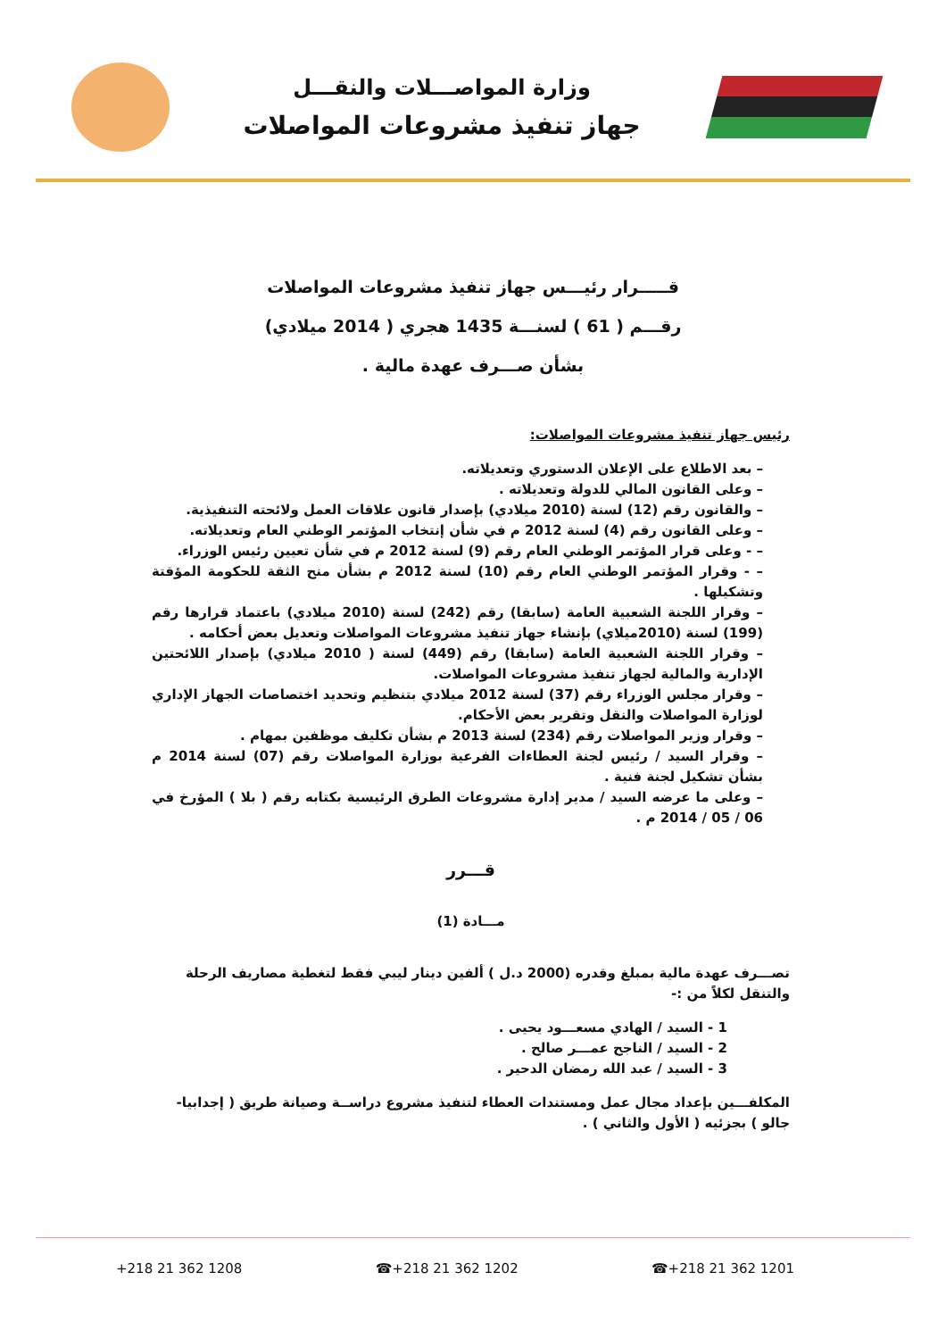وزارة المواصـــلات والنقـــل
جهاز تنفيذ مشروعات المواصلات
قـــــرار رئيـــس جهاز تنفيذ مشروعات المواصلات
رقـــم ( 61 ) لسنـــة 1435 هجري ( 2014 ميلادي)
بشأن صـــرف عهدة مالية .
رئيس جهاز تنفيذ مشروعات المواصلات:
– بعد الاطلاع على الإعلان الدستوري وتعديلاته.
– وعلى القانون المالي للدولة وتعديلاته .
– والقانون رقم (12) لسنة (2010 ميلادي) بإصدار قانون علاقات العمل ولائحته التنفيذية.
– وعلى القانون رقم (4) لسنة 2012 م في شأن إنتخاب المؤتمر الوطني العام وتعديلاته.
– - وعلى قرار المؤتمر الوطني العام رقم (9) لسنة 2012 م في شأن تعيين رئيس الوزراء.
– - وقرار المؤتمر الوطني العام رقم (10) لسنة 2012 م بشأن منح الثقة للحكومة المؤقتة وتشكيلها .
– وقرار اللجنة الشعبية العامة (سابقا) رقم (242) لسنة (2010 ميلادي) باعتماد قرارها رقم (199) لسنة (2010ميلاي) بإنشاء جهاز تنفيذ مشروعات المواصلات وتعديل بعض أحكامه .
– وقرار اللجنة الشعبية العامة (سابقا) رقم (449) لسنة ( 2010 ميلادي) بإصدار اللائحتين الإدارية والمالية لجهاز تنفيذ مشروعات المواصلات.
– وقرار مجلس الوزراء رقم (37) لسنة 2012 ميلادي بتنظيم وتحديد اختصاصات الجهاز الإداري لوزارة المواصلات والنقل وتقرير بعض الأحكام.
– وقرار وزير المواصلات رقم (234) لسنة 2013 م بشأن تكليف موظفين بمهام .
– وقرار السيد / رئيس لجنة العطاءات الفرعية بوزارة المواصلات رقم (07) لسنة 2014 م بشأن تشكيل لجنة فنية .
– وعلى ما عرضه السيد / مدير إدارة مشروعات الطرق الرئيسية بكتابه رقم ( بلا ) المؤرخ في 06 / 05 / 2014 م .
قـــرر
مـــادة (1)
تصـــرف عهدة مالية بمبلغ وقدره (2000 د.ل ) ألفين دينار ليبي فقط لتغطية مصاريف الرحلة والتنقل لكلاً من :-
1 - السيد / الهادي مسعـــود يحيى .
2 - السيد / الناجح عمـــر صالح .
3 - السيد / عبد الله رمضان الدحير .
المكلفـــين بإعداد مجال عمل ومستندات العطاء لتنفيذ مشروع دراســة وصيانة طريق ( إجدابيا- جالو ) بجزئيه ( الأول والثاني ) .
+218 21 362 1208 ☎+218 21 362 1202 ☎+218 21 362 1201